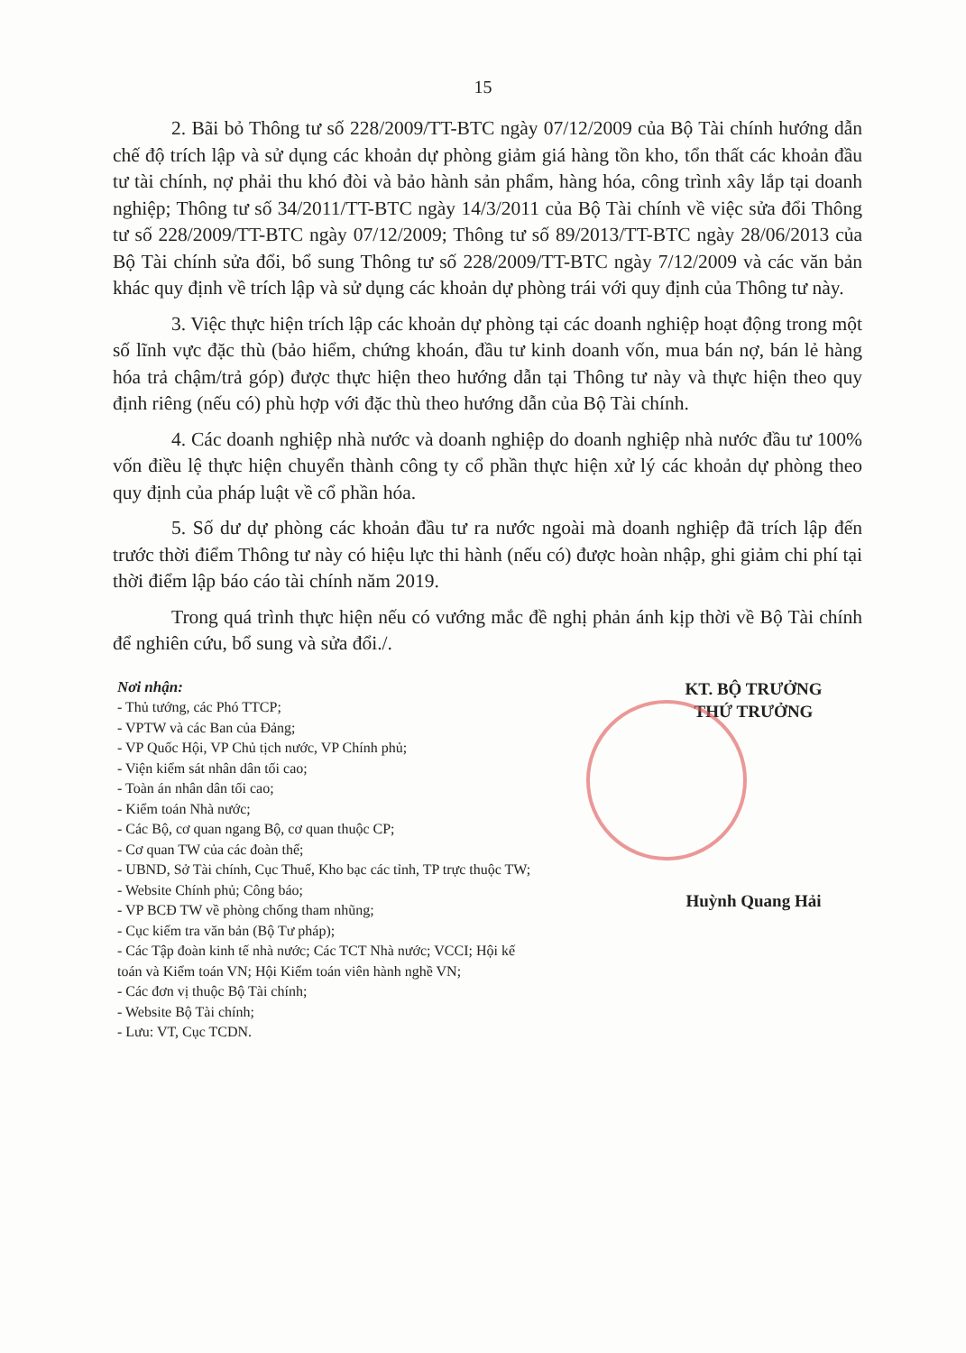15
2. Bãi bỏ Thông tư số 228/2009/TT-BTC ngày 07/12/2009 của Bộ Tài chính hướng dẫn chế độ trích lập và sử dụng các khoản dự phòng giảm giá hàng tồn kho, tổn thất các khoản đầu tư tài chính, nợ phải thu khó đòi và bảo hành sản phẩm, hàng hóa, công trình xây lắp tại doanh nghiệp; Thông tư số 34/2011/TT-BTC ngày 14/3/2011 của Bộ Tài chính về việc sửa đổi Thông tư số 228/2009/TT-BTC ngày 07/12/2009; Thông tư số 89/2013/TT-BTC ngày 28/06/2013 của Bộ Tài chính sửa đổi, bổ sung Thông tư số 228/2009/TT-BTC ngày 7/12/2009 và các văn bản khác quy định về trích lập và sử dụng các khoản dự phòng trái với quy định của Thông tư này.
3. Việc thực hiện trích lập các khoản dự phòng tại các doanh nghiệp hoạt động trong một số lĩnh vực đặc thù (bảo hiểm, chứng khoán, đầu tư kinh doanh vốn, mua bán nợ, bán lẻ hàng hóa trả chậm/trả góp) được thực hiện theo hướng dẫn tại Thông tư này và thực hiện theo quy định riêng (nếu có) phù hợp với đặc thù theo hướng dẫn của Bộ Tài chính.
4. Các doanh nghiệp nhà nước và doanh nghiệp do doanh nghiệp nhà nước đầu tư 100% vốn điều lệ thực hiện chuyển thành công ty cổ phần thực hiện xử lý các khoản dự phòng theo quy định của pháp luật về cổ phần hóa.
5. Số dư dự phòng các khoản đầu tư ra nước ngoài mà doanh nghiệp đã trích lập đến trước thời điểm Thông tư này có hiệu lực thi hành (nếu có) được hoàn nhập, ghi giảm chi phí tại thời điểm lập báo cáo tài chính năm 2019.
Trong quá trình thực hiện nếu có vướng mắc đề nghị phản ánh kịp thời về Bộ Tài chính để nghiên cứu, bổ sung và sửa đổi./.
Nơi nhận:
- Thủ tướng, các Phó TTCP;
- VPTW và các Ban của Đảng;
- VP Quốc Hội, VP Chủ tịch nước, VP Chính phủ;
- Viện kiểm sát nhân dân tối cao;
- Toàn án nhân dân tối cao;
- Kiểm toán Nhà nước;
- Các Bộ, cơ quan ngang Bộ, cơ quan thuộc CP;
- Cơ quan TW của các đoàn thể;
- UBND, Sở Tài chính, Cục Thuế, Kho bạc các tỉnh, TP trực thuộc TW;
- Website Chính phủ; Công báo;
- VP BCĐ TW về phòng chống tham nhũng;
- Cục kiểm tra văn bản (Bộ Tư pháp);
- Các Tập đoàn kinh tế nhà nước; Các TCT Nhà nước; VCCI; Hội kế toán và Kiểm toán VN; Hội Kiểm toán viên hành nghề VN;
- Các đơn vị thuộc Bộ Tài chính;
- Website Bộ Tài chính;
- Lưu: VT, Cục TCDN.
KT. BỘ TRƯỞNG
THỨ TRƯỞNG
Huỳnh Quang Hải